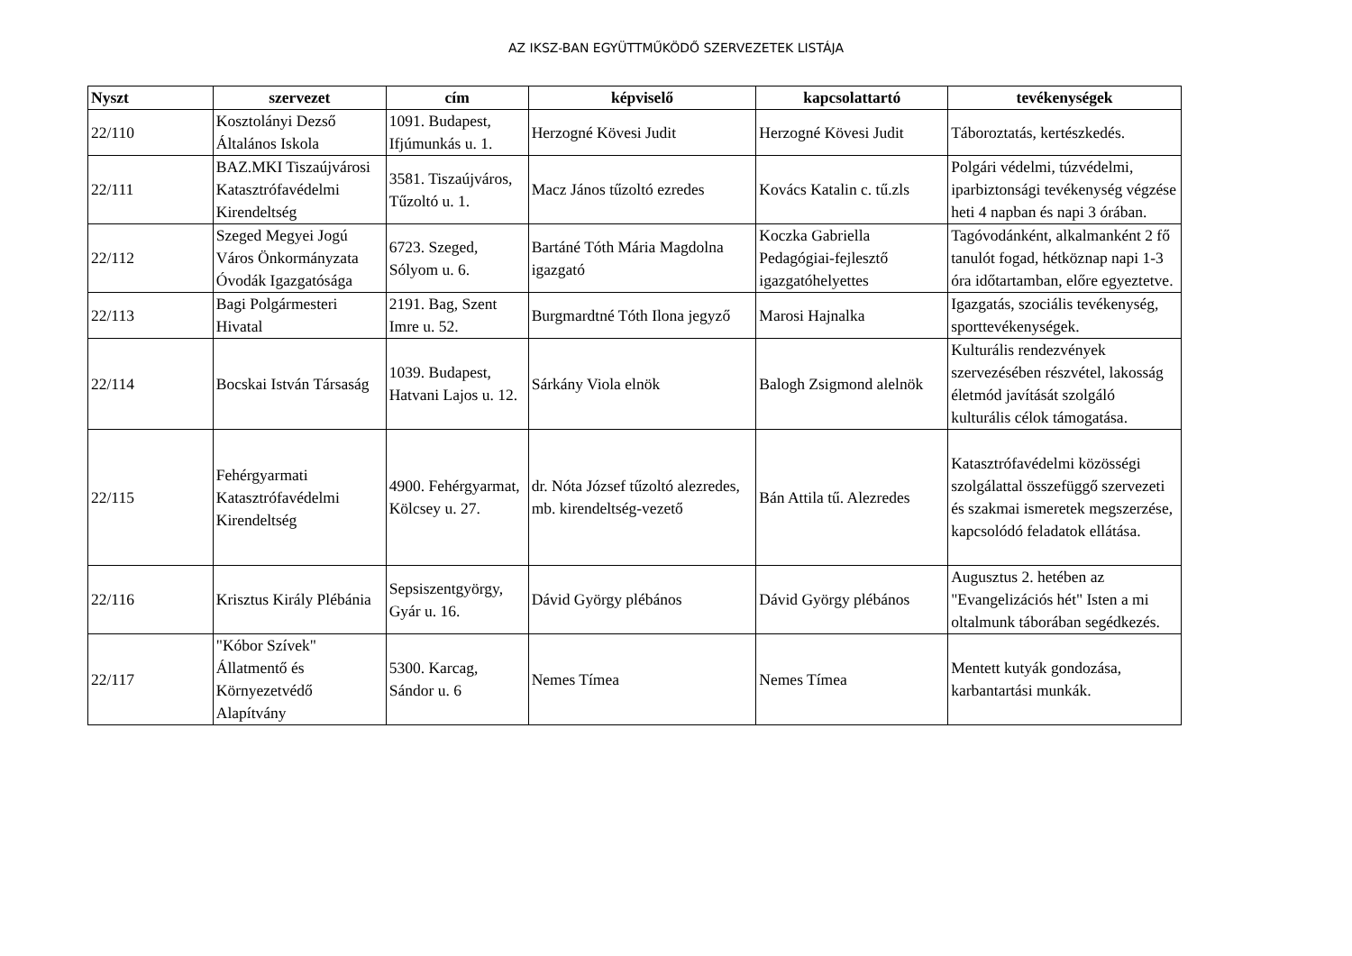AZ IKSZ-BAN EGYÜTTMŰKÖDŐ SZERVEZETEK LISTÁJA
| Nyszt | szervezet | cím | képviselő | kapcsolattartó | tevékenységek |
| --- | --- | --- | --- | --- | --- |
| 22/110 | Kosztolányi Dezső Általános Iskola | 1091. Budapest, Ifjúmunkás u. 1. | Herzogné Kövesi Judit | Herzogné Kövesi Judit | Táboroztatás, kertészkedés. |
| 22/111 | BAZ.MKI Tiszaújvárosi Katasztrófavédelmi Kirendeltség | 3581. Tiszaújváros, Tűzoltó u. 1. | Macz János tűzoltó ezredes | Kovács Katalin c. tű.zls | Polgári védelmi, túzvédelmi, iparbiztonsági tevékenység végzése heti 4 napban és napi 3 órában. |
| 22/112 | Szeged Megyei Jogú Város Önkormányzata Óvodák Igazgatósága | 6723. Szeged, Sólyom u. 6. | Bartáné Tóth Mária Magdolna igazgató | Koczka Gabriella Pedagógiai-fejlesztő igazgatóhelyettes | Tagóvodánként, alkalmanként 2 fő tanulót fogad, hétköznap napi 1-3 óra időtartamban, előre egyeztetve. |
| 22/113 | Bagi Polgármesteri Hivatal | 2191. Bag, Szent Imre u. 52. | Burgmardtné Tóth Ilona jegyző | Marosi Hajnalka | Igazgatás, szociális tevékenység, sporttevékenységek. |
| 22/114 | Bocskai István Társaság | 1039. Budapest, Hatvani Lajos u. 12. | Sárkány Viola elnök | Balogh Zsigmond alelnök | Kulturális rendezvények szervezésében részvétel, lakosság életmód javítását szolgáló kulturális célok támogatása. |
| 22/115 | Fehérgyarmati Katasztrófavédelmi Kirendeltség | 4900. Fehérgyarmat, Kölcsey u. 27. | dr. Nóta József tűzoltó alezredes, mb. kirendeltség-vezető | Bán Attila tű. Alezredes | Katasztrófavédelmi közösségi szolgálattal összefüggő szervezeti és szakmai ismeretek megszerzése, kapcsolódó feladatok ellátása. |
| 22/116 | Krisztus Király Plébánia | Sepsiszentgyörgy, Gyár u. 16. | Dávid György plébános | Dávid György plébános | Augusztus 2. hetében az "Evangelizációs hét" Isten a mi oltalmunk táborában segédkezés. |
| 22/117 | "Kóbor Szívek" Állatmentő és Környezetvédő Alapítvány | 5300. Karcag, Sándor u. 6 | Nemes Tímea | Nemes Tímea | Mentett kutyák gondozása, karbantartási munkák. |